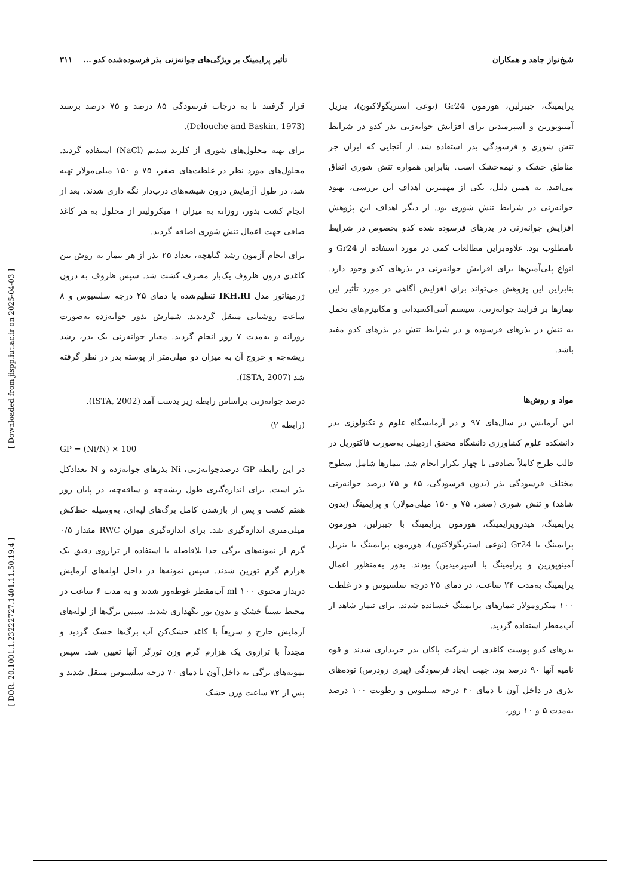شیخ‌نواز جاهد و همکاران تأثیر پرایمینگ بر ویژگی‌های جوانه‌زنی بذر فرسوده‌شده کدو ... ۳۱۱
[ Downloaded from jispp.iut.ac.ir on 2025-04-03 ]
[ DOR: 20.1001.1.23222727.1401.11.50.19.4 ]
پرایمینگ، جیبرلین، هورمون Gr24 (نوعی استریگولاکتون)، بنزیل آمینوپورین و اسپرمیدین برای افزایش جوانه‌زنی بذر کدو در شرایط تنش شوری و فرسودگی بذر استفاده شد. از آنجایی که ایران جز مناطق خشک و نیمه‌خشک است. بنابراین همواره تنش شوری اتفاق می‌افتد. به همین دلیل، یکی از مهمترین اهداف این بررسی، بهبود جوانه‌زنی در شرایط تنش شوری بود. از دیگر اهداف این پژوهش افزایش جوانه‌زنی در بذرهای فرسوده شده کدو بخصوص در شرایط نامطلوب بود. علاوه‌براین مطالعات کمی در مورد استفاده از Gr24 و انواع پلی‌آمین‌ها برای افزایش جوانه‌زنی در بذرهای کدو وجود دارد. بنابراین این پژوهش می‌تواند برای افزایش آگاهی در مورد تأثیر این تیمارها بر فرایند جوانه‌زنی، سیستم آنتی‌اکسیدانی و مکانیزم‌های تحمل به تنش در بذرهای فرسوده و در شرایط تنش در بذرهای کدو مفید باشد.
مواد و روش‌ها
این آزمایش در سال‌های ۹۷ و در آزمایشگاه علوم و تکنولوژی بذر دانشکده علوم کشاورزی دانشگاه محقق اردبیلی به‌صورت فاکتوریل در قالب طرح کاملاً تصادفی با چهار تکرار انجام شد. تیمارها شامل سطوح مختلف فرسودگی بذر (بدون فرسودگی، ۸۵ و ۷۵ درصد جوانه‌زنی شاهد) و تنش شوری (صفر، ۷۵ و ۱۵۰ میلی‌مولار) و پرایمینگ (بدون پرایمینگ، هیدروپرایمینگ، هورمون پرایمینگ با جیبرلین، هورمون پرایمینگ با Gr24 (نوعی استریگولاکتون)، هورمون پرایمینگ با بنزیل آمینوپورین و پرایمینگ با اسپرمیدین) بودند. بذور به‌منظور اعمال پرایمینگ به‌مدت ۲۴ ساعت، در دمای ۲۵ درجه سلسیوس و در غلظت ۱۰۰ میکرومولار تیمارهای پرایمینگ خیسانده شدند. برای تیمار شاهد از آب‌مقطر استفاده گردید.
بذرهای کدو پوست کاغذی از شرکت پاکان بذر خریداری شدند و قوه نامیه آنها ۹۰ درصد بود. جهت ایجاد فرسودگی (پیری زودرس) توده‌های بذری در داخل آون با دمای ۴۰ درجه سیلیوس و رطوبت ۱۰۰ درصد به‌مدت ۵ و ۱۰ روز،
قرار گرفتند تا به درجات فرسودگی ۸۵ درصد و ۷۵ درصد برسند (Delouche and Baskin, 1973).
برای تهیه محلول‌های شوری از کلرید سدیم (NaCl) استفاده گردید. محلول‌های مورد نظر در غلظت‌های صفر، ۷۵ و ۱۵۰ میلی‌مولار تهیه شد، در طول آزمایش درون شیشه‌های درب‌دار نگه داری شدند. بعد از انجام کشت بذور، روزانه به میزان ۱ میکرولیتر از محلول به هر کاغذ صافی جهت اعمال تنش شوری اضافه گردید.
برای انجام آزمون رشد گیاهچه، تعداد ۲۵ بذر از هر تیمار به روش بین کاغذی درون ظروف یک‌بار مصرف کشت شد. سپس ظروف به درون ژرمیناتور مدل IKH.RI تنظیم‌شده با دمای ۲۵ درجه سلسیوس و ۸ ساعت روشنایی منتقل گردیدند. شمارش بذور جوانه‌زده به‌صورت روزانه و به‌مدت ۷ روز انجام گردید. معیار جوانه‌زنی یک بذر، رشد ریشه‌چه و خروج آن به میزان دو میلی‌متر از پوسته بذر در نظر گرفته شد (ISTA, 2007).
درصد جوانه‌زنی براساس رابطه زیر بدست آمد (ISTA, 2002).
(رابطه ۲)
GP = (Ni/N) × 100
در این رابطه GP درصدجوانه‌زنی، Ni بذرهای جوانه‌زده و N تعدادکل بذر است. برای اندازه‌گیری طول ریشه‌چه و ساقه‌چه، در پایان روز هفتم کشت و پس از بازشدن کامل برگ‌های لپه‌ای، به‌وسیله خط‌کش میلی‌متری اندازه‌گیری شد. برای اندازه‌گیری میزان RWC مقدار ۰/۵ گرم از نمونه‌های برگی جدا بلافاصله با استفاده از ترازوی دقیق یک هزارم گرم توزین شدند. سپس نمونه‌ها در داخل لوله‌های آزمایش دربدار محتوی ml ۱۰۰ آب‌مقطر غوطه‌ور شدند و به مدت ۶ ساعت در محیط نسبتاً خشک و بدون نور نگهداری شدند. سپس برگ‌ها از لوله‌های آزمایش خارج و سریعاً با کاغذ خشک‌کن آب برگ‌ها خشک گردید و مجدداً با ترازوی یک هزارم گرم وزن تورگر آنها تعیین شد. سپس نمونه‌های برگی به داخل آون با دمای ۷۰ درجه سلسیوس منتقل شدند و پس از ۷۲ ساعت وزن خشک